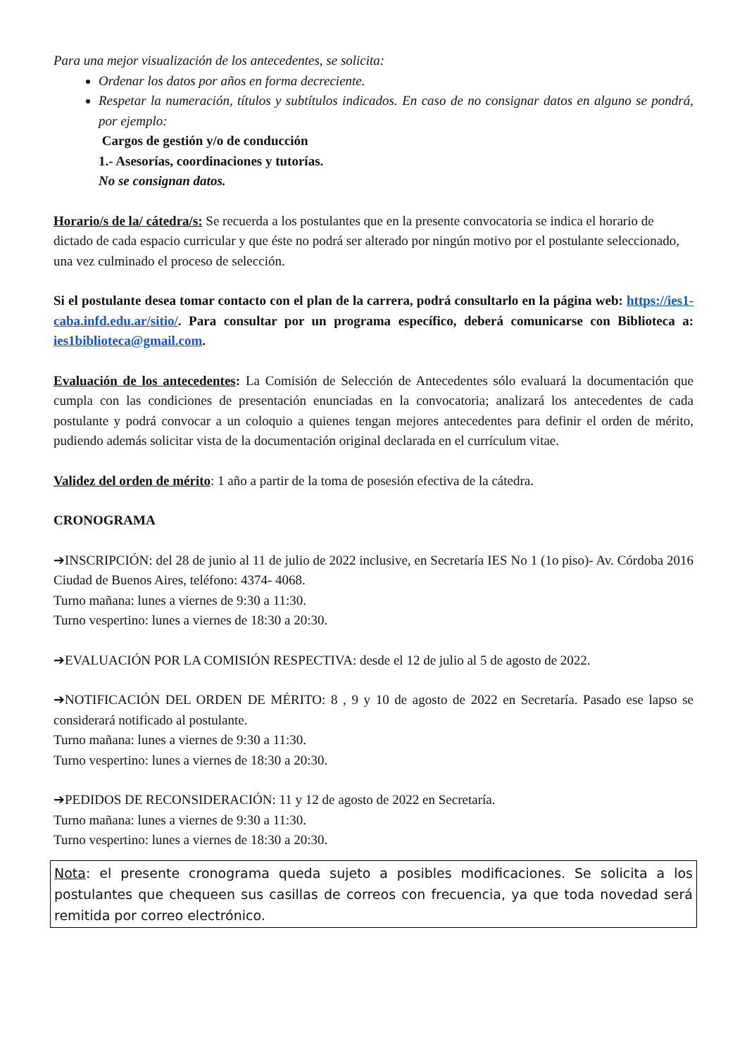Para una mejor visualización de los antecedentes, se solicita:
Ordenar los datos por años en forma decreciente.
Respetar la numeración, títulos y subtítulos indicados. En caso de no consignar datos en alguno se pondrá, por ejemplo:
Cargos de gestión y/o de conducción
1.- Asesorías, coordinaciones y tutorías.
No se consignan datos.
Horario/s de la/ cátedra/s: Se recuerda a los postulantes que en la presente convocatoria se indica el horario de dictado de cada espacio curricular y que éste no podrá ser alterado por ningún motivo por el postulante seleccionado, una vez culminado el proceso de selección.
Si el postulante desea tomar contacto con el plan de la carrera, podrá consultarlo en la página web: https://ies1-caba.infd.edu.ar/sitio/. Para consultar por un programa específico, deberá comunicarse con Biblioteca a: ies1biblioteca@gmail.com.
Evaluación de los antecedentes: La Comisión de Selección de Antecedentes sólo evaluará la documentación que cumpla con las condiciones de presentación enunciadas en la convocatoria; analizará los antecedentes de cada postulante y podrá convocar a un coloquio a quienes tengan mejores antecedentes para definir el orden de mérito, pudiendo además solicitar vista de la documentación original declarada en el currículum vitae.
Validez del orden de mérito: 1 año a partir de la toma de posesión efectiva de la cátedra.
CRONOGRAMA
➔INSCRIPCIÓN: del 28 de junio al 11 de julio de 2022 inclusive, en Secretaría IES No 1 (1o piso)- Av. Córdoba 2016 Ciudad de Buenos Aires, teléfono: 4374- 4068.
Turno mañana: lunes a viernes de 9:30 a 11:30.
Turno vespertino: lunes a viernes de 18:30 a 20:30.
➔EVALUACIÓN POR LA COMISIÓN RESPECTIVA: desde el 12 de julio al 5 de agosto de 2022.
➔NOTIFICACIÓN DEL ORDEN DE MÉRITO: 8 , 9 y 10 de agosto de 2022 en Secretaría. Pasado ese lapso se considerará notificado al postulante.
Turno mañana: lunes a viernes de 9:30 a 11:30.
Turno vespertino: lunes a viernes de 18:30 a 20:30.
➔PEDIDOS DE RECONSIDERACIÓN: 11 y 12 de agosto de 2022 en Secretaría.
Turno mañana: lunes a viernes de 9:30 a 11:30.
Turno vespertino: lunes a viernes de 18:30 a 20:30.
Nota: el presente cronograma queda sujeto a posibles modificaciones. Se solicita a los postulantes que chequeen sus casillas de correos con frecuencia, ya que toda novedad será remitida por correo electrónico.